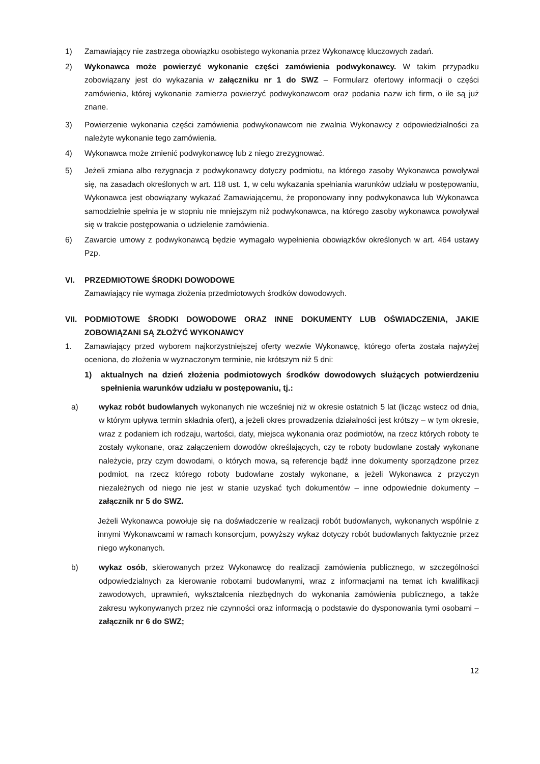1) Zamawiający nie zastrzega obowiązku osobistego wykonania przez Wykonawcę kluczowych zadań.
2) Wykonawca może powierzyć wykonanie części zamówienia podwykonawcy. W takim przypadku zobowiązany jest do wykazania w załączniku nr 1 do SWZ – Formularz ofertowy informacji o części zamówienia, której wykonanie zamierza powierzyć podwykonawcom oraz podania nazw ich firm, o ile są już znane.
3) Powierzenie wykonania części zamówienia podwykonawcom nie zwalnia Wykonawcy z odpowiedzialności za należyte wykonanie tego zamówienia.
4) Wykonawca może zmienić podwykonawcę lub z niego zrezygnować.
5) Jeżeli zmiana albo rezygnacja z podwykonawcy dotyczy podmiotu, na którego zasoby Wykonawca powoływał się, na zasadach określonych w art. 118 ust. 1, w celu wykazania spełniania warunków udziału w postępowaniu, Wykonawca jest obowiązany wykazać Zamawiającemu, że proponowany inny podwykonawca lub Wykonawca samodzielnie spełnia je w stopniu nie mniejszym niż podwykonawca, na którego zasoby wykonawca powoływał się w trakcie postępowania o udzielenie zamówienia.
6) Zawarcie umowy z podwykonawcą będzie wymagało wypełnienia obowiązków określonych w art. 464 ustawy Pzp.
VI. PRZEDMIOTOWE ŚRODKI DOWODOWE
Zamawiający nie wymaga złożenia przedmiotowych środków dowodowych.
VII. PODMIOTOWE ŚRODKI DOWODOWE ORAZ INNE DOKUMENTY LUB OŚWIADCZENIA, JAKIE ZOBOWIĄZANI SĄ ZŁOŻYĆ WYKONAWCY
1. Zamawiający przed wyborem najkorzystniejszej oferty wezwie Wykonawcę, którego oferta została najwyżej oceniona, do złożenia w wyznaczonym terminie, nie krótszym niż 5 dni:
1) aktualnych na dzień złożenia podmiotowych środków dowodowych służących potwierdzeniu spełnienia warunków udziału w postępowaniu, tj.:
a) wykaz robót budowlanych wykonanych nie wcześniej niż w okresie ostatnich 5 lat (licząc wstecz od dnia, w którym upływa termin składnia ofert), a jeżeli okres prowadzenia działalności jest krótszy – w tym okresie, wraz z podaniem ich rodzaju, wartości, daty, miejsca wykonania oraz podmiotów, na rzecz których roboty te zostały wykonane, oraz załączeniem dowodów określających, czy te roboty budowlane zostały wykonane należycie, przy czym dowodami, o których mowa, są referencje bądź inne dokumenty sporządzone przez podmiot, na rzecz którego roboty budowlane zostały wykonane, a jeżeli Wykonawca z przyczyn niezależnych od niego nie jest w stanie uzyskać tych dokumentów – inne odpowiednie dokumenty – załącznik nr 5 do SWZ.
Jeżeli Wykonawca powołuje się na doświadczenie w realizacji robót budowlanych, wykonanych wspólnie z innymi Wykonawcami w ramach konsorcjum, powyższy wykaz dotyczy robót budowlanych faktycznie przez niego wykonanych.
b) wykaz osób, skierowanych przez Wykonawcę do realizacji zamówienia publicznego, w szczególności odpowiedzialnych za kierowanie robotami budowlanymi, wraz z informacjami na temat ich kwalifikacji zawodowych, uprawnień, wykształcenia niezbędnych do wykonania zamówienia publicznego, a także zakresu wykonywanych przez nie czynności oraz informacją o podstawie do dysponowania tymi osobami – załącznik nr 6 do SWZ;
12